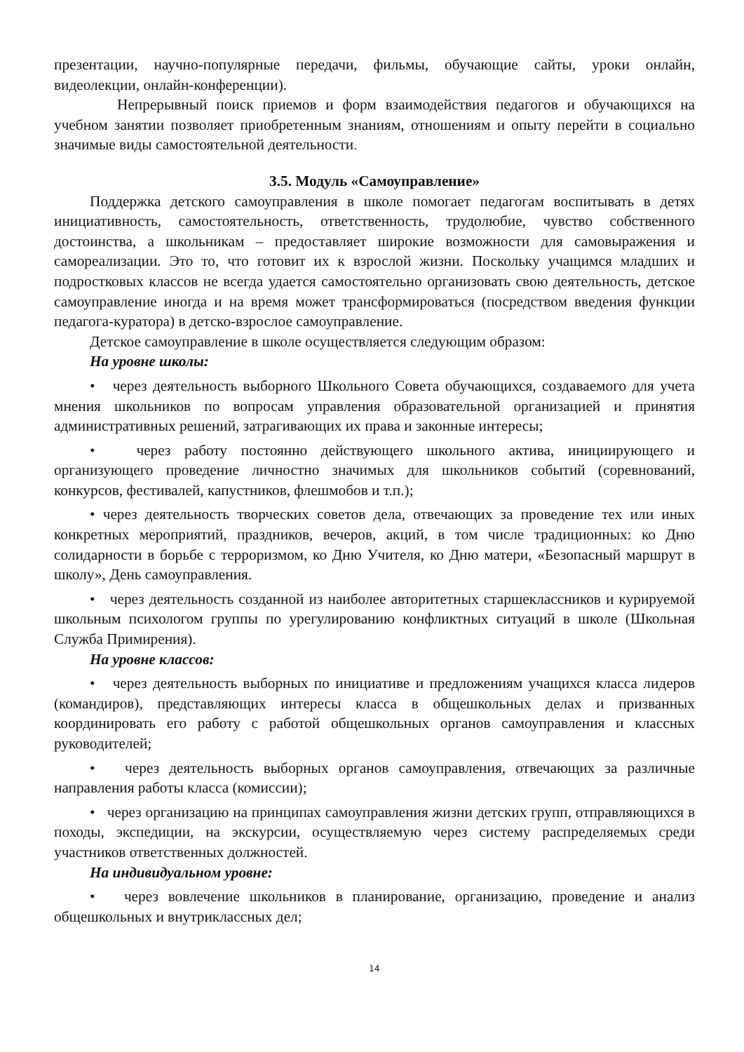презентации, научно-популярные передачи, фильмы, обучающие сайты, уроки онлайн, видеолекции, онлайн-конференции).
Непрерывный поиск приемов и форм взаимодействия педагогов и обучающихся на учебном занятии позволяет приобретенным знаниям, отношениям и опыту перейти в социально значимые виды самостоятельной деятельности.
3.5. Модуль «Самоуправление»
Поддержка детского самоуправления в школе помогает педагогам воспитывать в детях инициативность, самостоятельность, ответственность, трудолюбие, чувство собственного достоинства, а школьникам – предоставляет широкие возможности для самовыражения и самореализации. Это то, что готовит их к взрослой жизни. Поскольку учащимся младших и подростковых классов не всегда удается самостоятельно организовать свою деятельность, детское самоуправление иногда и на время может трансформироваться (посредством введения функции педагога-куратора) в детско-взрослое самоуправление.
Детское самоуправление в школе осуществляется следующим образом:
На уровне школы:
• через деятельность выборного Школьного Совета обучающихся, создаваемого для учета мнения школьников по вопросам управления образовательной организацией и принятия административных решений, затрагивающих их права и законные интересы;
• через работу постоянно действующего школьного актива, инициирующего и организующего проведение личностно значимых для школьников событий (соревнований, конкурсов, фестивалей, капустников, флешмобов и т.п.);
• через деятельность творческих советов дела, отвечающих за проведение тех или иных конкретных мероприятий, праздников, вечеров, акций, в том числе традиционных: ко Дню солидарности в борьбе с терроризмом, ко Дню Учителя, ко Дню матери, «Безопасный маршрут в школу», День самоуправления.
• через деятельность созданной из наиболее авторитетных старшеклассников и курируемой школьным психологом группы по урегулированию конфликтных ситуаций в школе (Школьная Служба Примирения).
На уровне классов:
• через деятельность выборных по инициативе и предложениям учащихся класса лидеров (командиров), представляющих интересы класса в общешкольных делах и призванных координировать его работу с работой общешкольных органов самоуправления и классных руководителей;
• через деятельность выборных органов самоуправления, отвечающих за различные направления работы класса (комиссии);
• через организацию на принципах самоуправления жизни детских групп, отправляющихся в походы, экспедиции, на экскурсии, осуществляемую через систему распределяемых среди участников ответственных должностей.
На индивидуальном уровне:
• через вовлечение школьников в планирование, организацию, проведение и анализ общешкольных и внутриклассных дел;
14